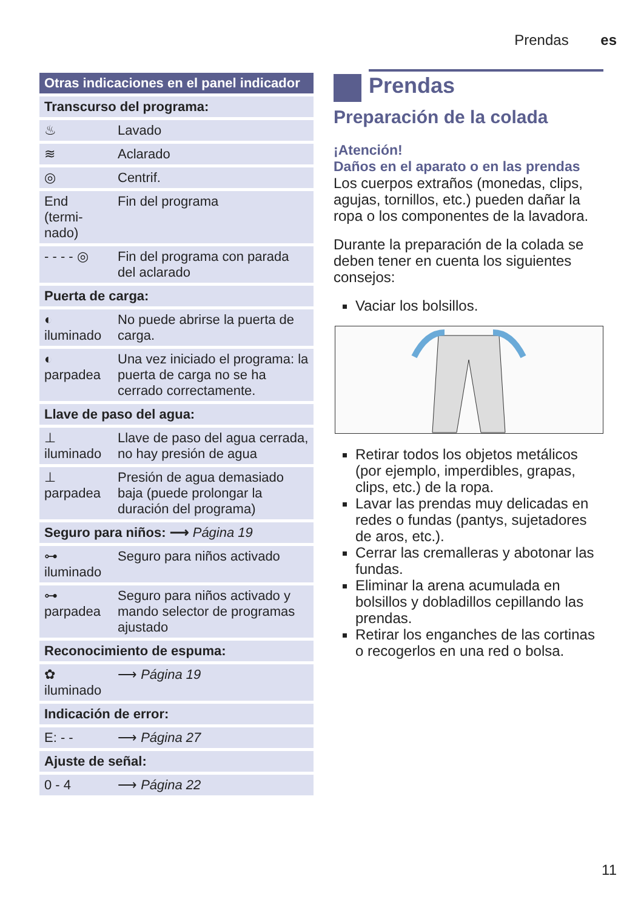Prendas es
| Otras indicaciones en el panel indicador | |
| --- | --- |
| Transcurso del programa: | |
| ♨ | Lavado |
| ≋ | Aclarado |
| ◎ | Centrif. |
| End (termi-nado) | Fin del programa |
| - - - - ◎ | Fin del programa con parada del aclarado |
| Puerta de carga: | |
| ◐ iluminado | No puede abrirse la puerta de carga. |
| ◐ parpadea | Una vez iniciado el programa: la puerta de carga no se ha cerrado correctamente. |
| Llave de paso del agua: | |
| ⊥ iluminado | Llave de paso del agua cerrada, no hay presión de agua |
| ⊥ parpadea | Presión de agua demasiado baja (puede prolongar la duración del programa) |
| Seguro para niños: ⟶ Página 19 | |
| ⊶ iluminado | Seguro para niños activado |
| ⊶ parpadea | Seguro para niños activado y mando selector de programas ajustado |
| Reconocimiento de espuma: | |
| ✿ iluminado | ⟶ Página 19 |
| Indicación de error: | |
| E: - - | ⟶ Página 27 |
| Ajuste de señal: | |
| 0 - 4 | ⟶ Página 22 |
Prendas
Preparación de la colada
¡Atención!
Daños en el aparato o en las prendas
Los cuerpos extraños (monedas, clips, agujas, tornillos, etc.) pueden dañar la ropa o los componentes de la lavadora.
Durante la preparación de la colada se deben tener en cuenta los siguientes consejos:
Vaciar los bolsillos.
Retirar todos los objetos metálicos (por ejemplo, imperdibles, grapas, clips, etc.) de la ropa.
Lavar las prendas muy delicadas en redes o fundas (pantys, sujetadores de aros, etc.).
Cerrar las cremalleras y abotonar las fundas.
Eliminar la arena acumulada en bolsillos y dobladillos cepillando las prendas.
Retirar los enganches de las cortinas o recogerlos en una red o bolsa.
11